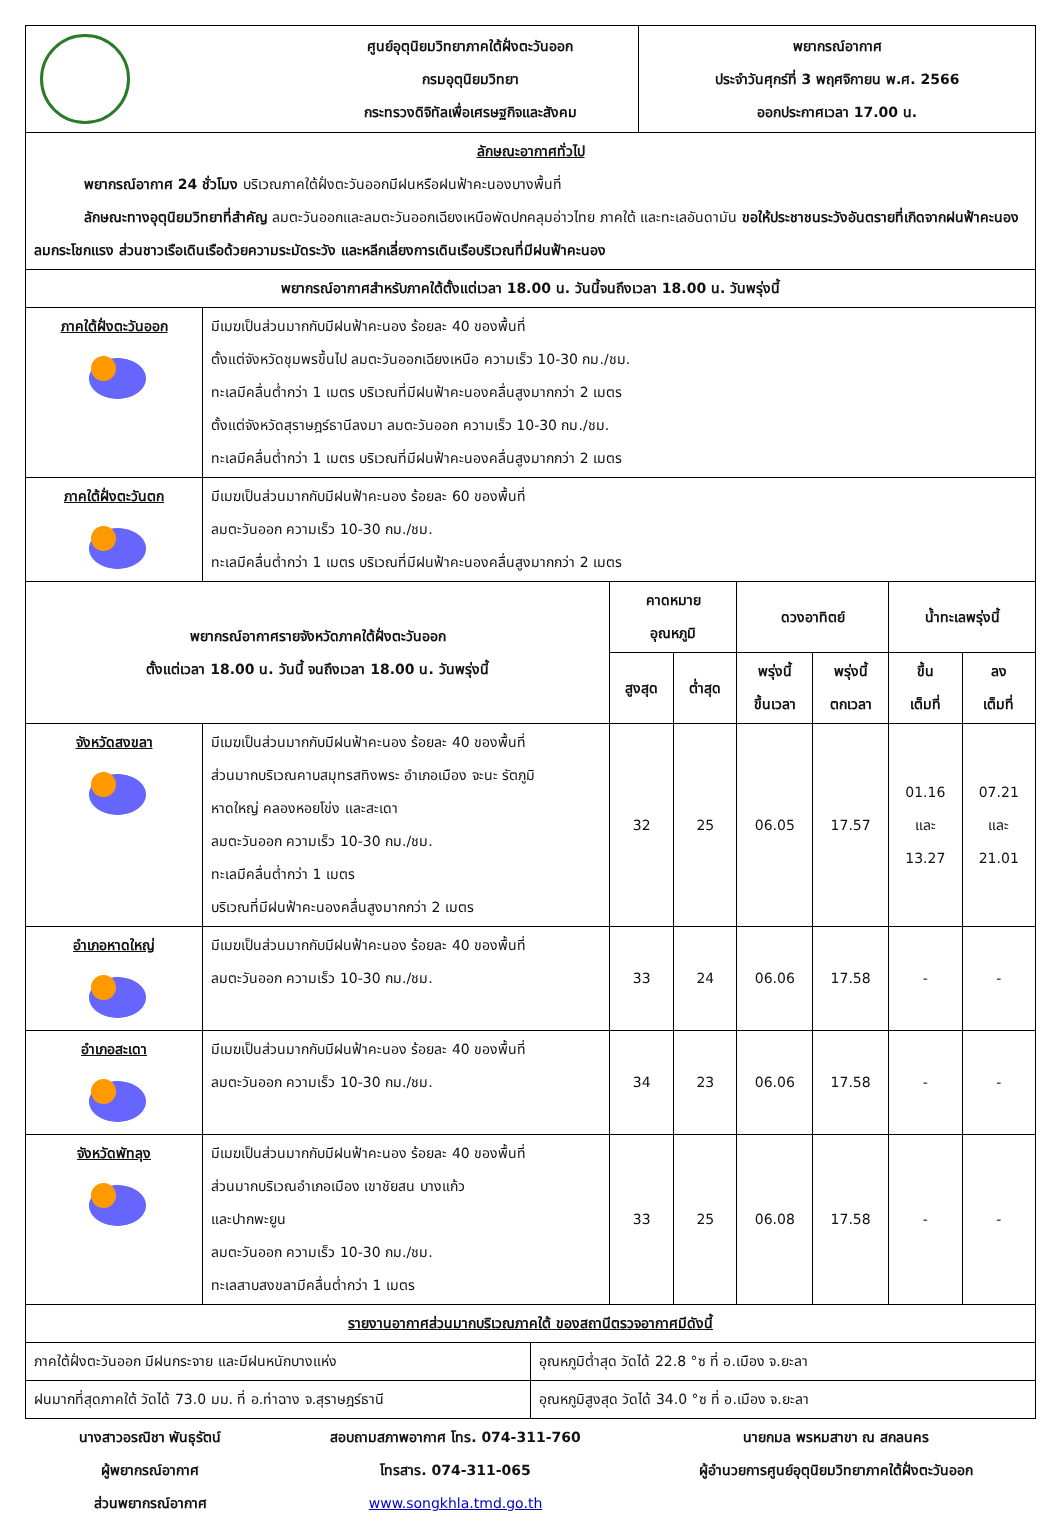| | ศูนย์อุตุนิยมวิทยาภาคใต้ฝั่งตะวันออก กรมอุตุนิยมวิทยา กระทรวงดิจิทัลเพื่อเศรษฐกิจและสังคม | พยากรณ์อากาศ ประจำวันศุกร์ที่ 3 พฤศจิกายน พ.ศ. 2566 ออกประกาศเวลา 17.00 น. |
| ลักษณะอากาศทั่วไป พยากรณ์อากาศ 24 ชั่วโมง บริเวณภาคใต้ฝั่งตะวันออกมีฝนหรือฝนฟ้าคะนองบางพื้นที่ ลักษณะทางอุตุนิยมวิทยาที่สำคัญ ลมตะวันออกและลมตะวันออกเฉียงเหนือพัดปกคลุมอ่าวไทย ภาคใต้ และทะเลอันดามัน ขอให้ประชาชนระวังอันตรายที่เกิดจากฝนฟ้าคะนอง ลมกระโชกแรง ส่วนชาวเรือเดินเรือด้วยความระมัดระวัง และหลีกเลี่ยงการเดินเรือบริเวณที่มีฝนฟ้าคะนอง | | |
| พยากรณ์อากาศสำหรับภาคใต้ตั้งแต่เวลา 18.00 น. วันนี้จนถึงเวลา 18.00 น. วันพรุ่งนี้ | | |
| ภาคใต้ฝั่งตะวันออก | มีเมฆเป็นส่วนมากกับมีฝนฟ้าคะนอง ร้อยละ 40 ของพื้นที่ ตั้งแต่จังหวัดชุมพรขึ้นไป ลมตะวันออกเฉียงเหนือ ความเร็ว 10-30 กม./ชม. ทะเลมีคลื่นต่ำกว่า 1 เมตร บริเวณที่มีฝนฟ้าคะนองคลื่นสูงมากกว่า 2 เมตร ตั้งแต่จังหวัดสุราษฎร์ธานีลงมา ลมตะวันออก ความเร็ว 10-30 กม./ชม. ทะเลมีคลื่นต่ำกว่า 1 เมตร บริเวณที่มีฝนฟ้าคะนองคลื่นสูงมากกว่า 2 เมตร |
| ภาคใต้ฝั่งตะวันตก | มีเมฆเป็นส่วนมากกับมีฝนฟ้าคะนอง ร้อยละ 60 ของพื้นที่ ลมตะวันออก ความเร็ว 10-30 กม./ชม. ทะเลมีคลื่นต่ำกว่า 1 เมตร บริเวณที่มีฝนฟ้าคะนองคลื่นสูงมากกว่า 2 เมตร |
| พยากรณ์อากาศรายจังหวัดภาคใต้ฝั่งตะวันออก ตั้งแต่เวลา 18.00 น. วันนี้ จนถึงเวลา 18.00 น. วันพรุ่งนี้ | | คาดหมาย อุณหภูมิ | | ดวงอาทิตย์ | | น้ำทะเลพรุ่งนี้ | |
| --- | --- | --- | --- | --- | --- | --- | --- |
| | | สูงสุด | ต่ำสุด | พรุ่งนี้ ขึ้นเวลา | พรุ่งนี้ ตกเวลา | ขึ้น เต็มที่ | ลง เต็มที่ |
| จังหวัดสงขลา | มีเมฆเป็นส่วนมากกับมีฝนฟ้าคะนอง ร้อยละ 40 ของพื้นที่ ส่วนมากบริเวณคาบสมุทรสทิงพระ อำเภอเมือง จะนะ รัตภูมิ หาดใหญ่ คลองหอยโข่ง และสะเดา ลมตะวันออก ความเร็ว 10-30 กม./ชม. ทะเลมีคลื่นต่ำกว่า 1 เมตร บริเวณที่มีฝนฟ้าคะนองคลื่นสูงมากกว่า 2 เมตร | 32 | 25 | 06.05 | 17.57 | 01.16 และ 13.27 | 07.21 และ 21.01 |
| อำเภอหาดใหญ่ | มีเมฆเป็นส่วนมากกับมีฝนฟ้าคะนอง ร้อยละ 40 ของพื้นที่ ลมตะวันออก ความเร็ว 10-30 กม./ชม. | 33 | 24 | 06.06 | 17.58 | - | - |
| อำเภอสะเดา | มีเมฆเป็นส่วนมากกับมีฝนฟ้าคะนอง ร้อยละ 40 ของพื้นที่ ลมตะวันออก ความเร็ว 10-30 กม./ชม. | 34 | 23 | 06.06 | 17.58 | - | - |
| จังหวัดพัทลุง | มีเมฆเป็นส่วนมากกับมีฝนฟ้าคะนอง ร้อยละ 40 ของพื้นที่ ส่วนมากบริเวณอำเภอเมือง เขาชัยสน บางแก้ว และปากพะยูน ลมตะวันออก ความเร็ว 10-30 กม./ชม. ทะเลสาบสงขลามีคลื่นต่ำกว่า 1 เมตร | 33 | 25 | 06.08 | 17.58 | - | - |
| รายงานอากาศส่วนมากบริเวณภาคใต้ ของสถานีตรวจอากาศมีดังนี้ | |
| ภาคใต้ฝั่งตะวันออก มีฝนกระจาย และมีฝนหนักบางแห่ง | อุณหภูมิต่ำสุด วัดได้ 22.8 °ซ ที่ อ.เมือง จ.ยะลา |
| ฝนมากที่สุดภาคใต้ วัดได้ 73.0 มม. ที่ อ.ท่าฉาง จ.สุราษฎร์ธานี | อุณหภูมิสูงสุด วัดได้ 34.0 °ซ ที่ อ.เมือง จ.ยะลา |
นางสาวอรณิชา พันธุรัตน์
ผู้พยากรณ์อากาศ
ส่วนพยากรณ์อากาศ
สอบถามสภาพอากาศ โทร. 074-311-760
โทรสาร. 074-311-065
www.songkhla.tmd.go.th
นายกมล พรหมสาขา ณ สกลนคร
ผู้อำนวยการศูนย์อุตุนิยมวิทยาภาคใต้ฝั่งตะวันออก